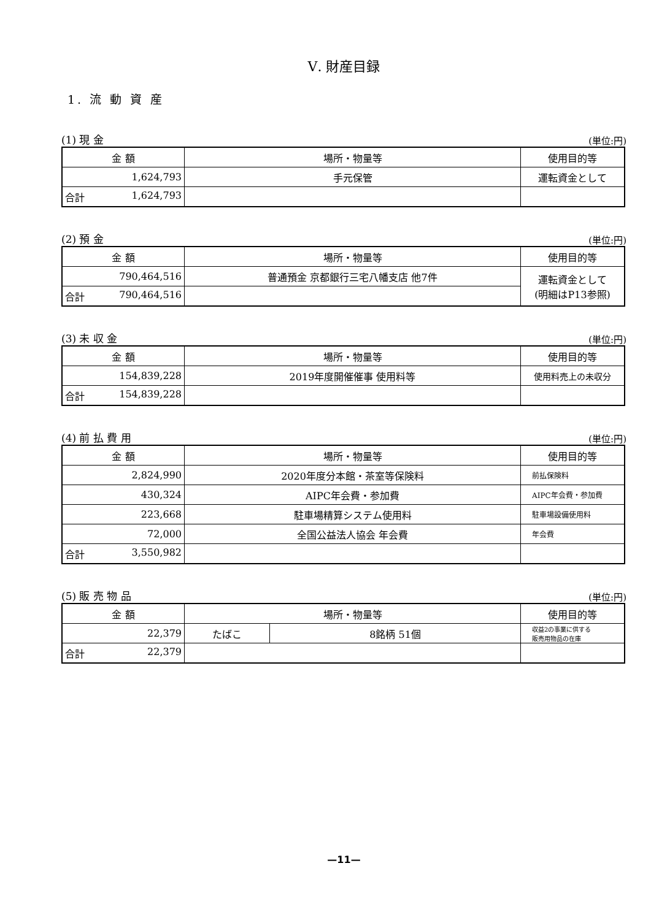Ⅴ. 財産目録
1. 流 動 資 産
(1) 現 金 (単位:円)
| 金 額 | 場所・物量等 | 使用目的等 |
| --- | --- | --- |
| 1,624,793 | 手元保管 | 運転資金として |
| 合計 1,624,793 | | |
(2) 預 金 (単位:円)
| 金 額 | 場所・物量等 | 使用目的等 |
| --- | --- | --- |
| 790,464,516 | 普通預金 京都銀行三宅八幡支店 他7件 | 運転資金として (明細はP13参照) |
| 合計 790,464,516 | | |
(3) 未 収 金 (単位:円)
| 金 額 | 場所・物量等 | 使用目的等 |
| --- | --- | --- |
| 154,839,228 | 2019年度開催催事 使用料等 | 使用料売上の未収分 |
| 合計 154,839,228 | | |
(4) 前 払 費 用 (単位:円)
| 金 額 | 場所・物量等 | 使用目的等 |
| --- | --- | --- |
| 2,824,990 | 2020年度分本館・茶室等保険料 | 前払保険料 |
| 430,324 | AIPC年会費・参加費 | AIPC年会費・参加費 |
| 223,668 | 駐車場精算システム使用料 | 駐車場設備使用料 |
| 72,000 | 全国公益法人協会 年会費 | 年会費 |
| 合計 3,550,982 | | |
(5) 販 売 物 品 (単位:円)
| 金 額 | 場所・物量等 | | 使用目的等 |
| --- | --- | --- | --- |
| 22,379 | たばこ | 8銘柄 51個 | 収益2の事業に供する 販売用物品の在庫 |
| 合計 22,379 | | | |
—11—